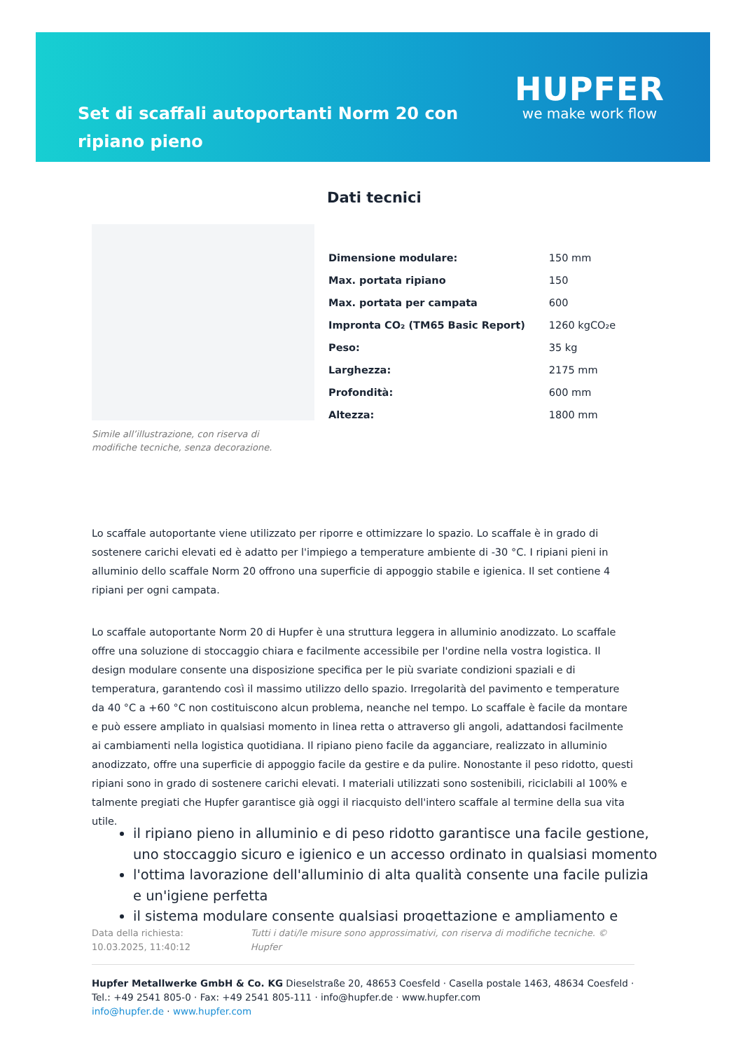Set di scaffali autoportanti Norm 20 con ripiano pieno
HUPFER
we make work flow
Simile all’illustrazione, con riserva di modifiche tecniche, senza decorazione.
Dati tecnici
| Dimensione modulare: | 150 mm |
| Max. portata ripiano | 150 |
| Max. portata per campata | 600 |
| Impronta CO₂ (TM65 Basic Report) | 1260 kgCO₂e |
| Peso: | 35 kg |
| Larghezza: | 2175 mm |
| Profondità: | 600 mm |
| Altezza: | 1800 mm |
Lo scaffale autoportante viene utilizzato per riporre e ottimizzare lo spazio. Lo scaffale è in grado di sostenere carichi elevati ed è adatto per l'impiego a temperature ambiente di -30 °C. I ripiani pieni in alluminio dello scaffale Norm 20 offrono una superficie di appoggio stabile e igienica. Il set contiene 4 ripiani per ogni campata.
Lo scaffale autoportante Norm 20 di Hupfer è una struttura leggera in alluminio anodizzato. Lo scaffale offre una soluzione di stoccaggio chiara e facilmente accessibile per l'ordine nella vostra logistica. Il design modulare consente una disposizione specifica per le più svariate condizioni spaziali e di temperatura, garantendo così il massimo utilizzo dello spazio. Irregolarità del pavimento e temperature da 40 °C a +60 °C non costituiscono alcun problema, neanche nel tempo. Lo scaffale è facile da montare e può essere ampliato in qualsiasi momento in linea retta o attraverso gli angoli, adattandosi facilmente ai cambiamenti nella logistica quotidiana. Il ripiano pieno facile da agganciare, realizzato in alluminio anodizzato, offre una superficie di appoggio facile da gestire e da pulire. Nonostante il peso ridotto, questi ripiani sono in grado di sostenere carichi elevati. I materiali utilizzati sono sostenibili, riciclabili al 100% e talmente pregiati che Hupfer garantisce già oggi il riacquisto dell'intero scaffale al termine della sua vita utile.
il ripiano pieno in alluminio e di peso ridotto garantisce una facile gestione, uno stoccaggio sicuro e igienico e un accesso ordinato in qualsiasi momento
l'ottima lavorazione dell'alluminio di alta qualità consente una facile pulizia e un'igiene perfetta
il sistema modulare consente qualsiasi progettazione e ampliamento e
Data della richiesta: 10.03.2025, 11:40:12
Tutti i dati/le misure sono approssimativi, con riserva di modifiche tecniche. © Hupfer
Hupfer Metallwerke GmbH & Co. KG Dieselstraße 20, 48653 Coesfeld · Casella postale 1463, 48634 Coesfeld · Tel.: +49 2541 805-0 · Fax: +49 2541 805-111 · info@hupfer.de · www.hupfer.com
info@hupfer.de · www.hupfer.com